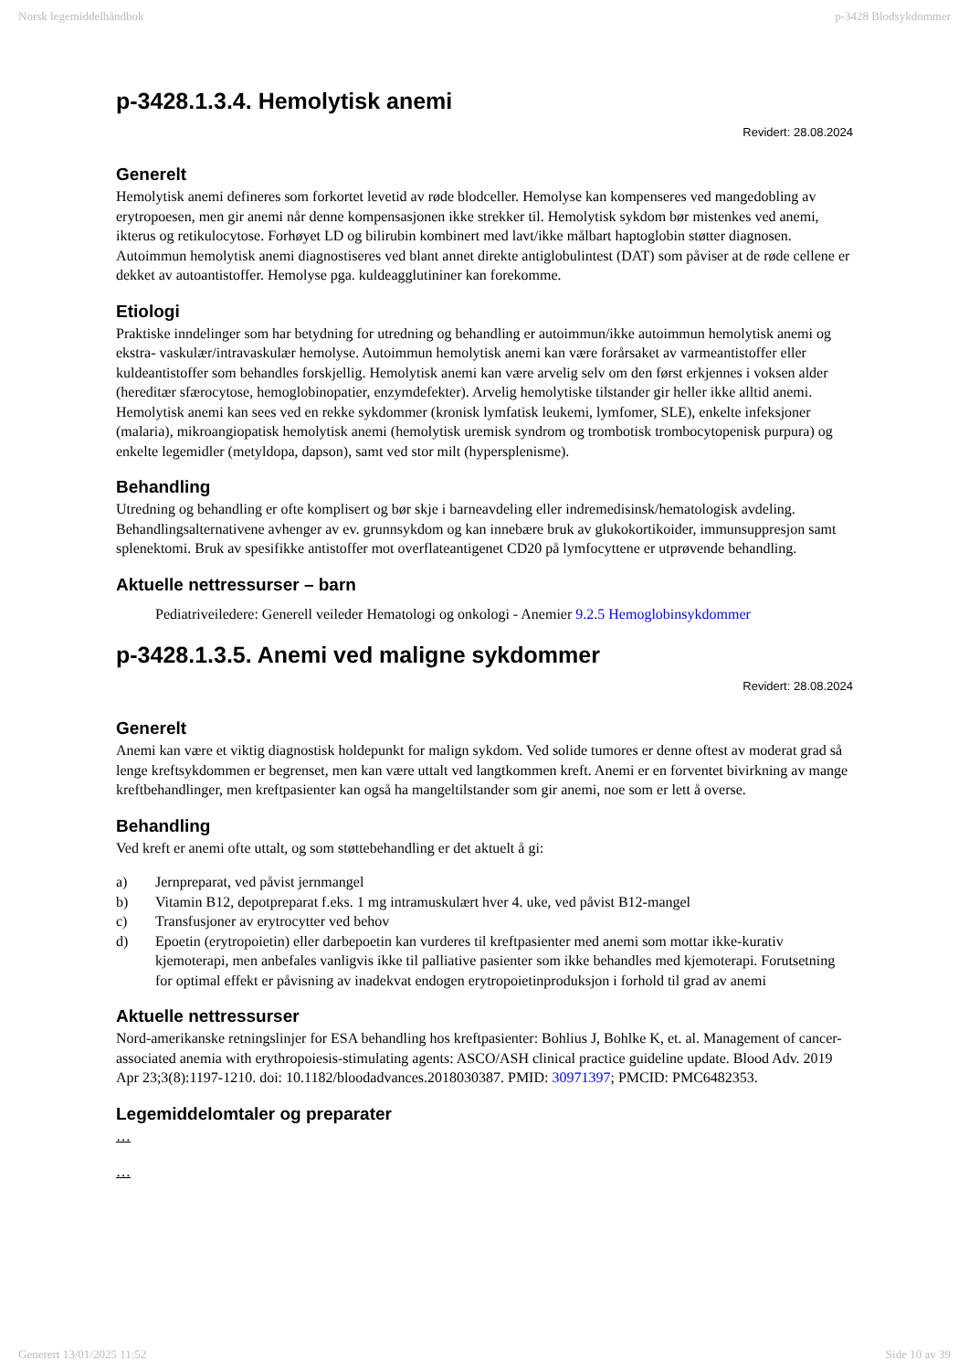Norsk legemiddelhåndbok p-3428 Blodsykdommer
p-3428.1.3.4. Hemolytisk anemi
Revidert: 28.08.2024
Generelt
Hemolytisk anemi defineres som forkortet levetid av røde blodceller. Hemolyse kan kompenseres ved mangedobling av erytropoesen, men gir anemi når denne kompensasjonen ikke strekker til. Hemolytisk sykdom bør mistenkes ved anemi, ikterus og retikulocytose. Forhøyet LD og bilirubin kombinert med lavt/ikke målbart haptoglobin støtter diagnosen. Autoimmun hemolytisk anemi diagnostiseres ved blant annet direkte antiglobulintest (DAT) som påviser at de røde cellene er dekket av autoantistoffer. Hemolyse pga. kuldeagglutininer kan forekomme.
Etiologi
Praktiske inndelinger som har betydning for utredning og behandling er autoimmun/ikke autoimmun hemolytisk anemi og ekstra- vaskulær/intravaskulær hemolyse. Autoimmun hemolytisk anemi kan være forårsaket av varmeantistoffer eller kuldeantistoffer som behandles forskjellig. Hemolytisk anemi kan være arvelig selv om den først erkjennes i voksen alder (hereditær sfærocytose, hemoglobinopatier, enzymdefekter). Arvelig hemolytiske tilstander gir heller ikke alltid anemi. Hemolytisk anemi kan sees ved en rekke sykdommer (kronisk lymfatisk leukemi, lymfomer, SLE), enkelte infeksjoner (malaria), mikroangiopatisk hemolytisk anemi (hemolytisk uremisk syndrom og trombotisk trombocytopenisk purpura) og enkelte legemidler (metyldopa, dapson), samt ved stor milt (hypersplenisme).
Behandling
Utredning og behandling er ofte komplisert og bør skje i barneavdeling eller indremedisinsk/hematologisk avdeling. Behandlingsalternativene avhenger av ev. grunnsykdom og kan innebære bruk av glukokortikoider, immunsuppresjon samt splenektomi. Bruk av spesifikke antistoffer mot overflateantigenet CD20 på lymfocyttene er utprøvende behandling.
Aktuelle nettressurser – barn
Pediatriveiledere: Generell veileder Hematologi og onkologi - Anemier 9.2.5 Hemoglobinsykdommer
p-3428.1.3.5. Anemi ved maligne sykdommer
Revidert: 28.08.2024
Generelt
Anemi kan være et viktig diagnostisk holdepunkt for malign sykdom. Ved solide tumores er denne oftest av moderat grad så lenge kreftsykdommen er begrenset, men kan være uttalt ved langtkommen kreft. Anemi er en forventet bivirkning av mange kreftbehandlinger, men kreftpasienter kan også ha mangeltilstander som gir anemi, noe som er lett å overse.
Behandling
Ved kreft er anemi ofte uttalt, og som støttebehandling er det aktuelt å gi:
a) Jernpreparat, ved påvist jernmangel
b) Vitamin B12, depotpreparat f.eks. 1 mg intramuskulært hver 4. uke, ved påvist B12-mangel
c) Transfusjoner av erytrocytter ved behov
d) Epoetin (erytropoietin) eller darbepoetin kan vurderes til kreftpasienter med anemi som mottar ikke-kurativ kjemoterapi, men anbefales vanligvis ikke til palliative pasienter som ikke behandles med kjemoterapi. Forutsetning for optimal effekt er påvisning av inadekvat endogen erytropoietinproduksjon i forhold til grad av anemi
Aktuelle nettressurser
Nord-amerikanske retningslinjer for ESA behandling hos kreftpasienter: Bohlius J, Bohlke K, et. al. Management of cancer-associated anemia with erythropoiesis-stimulating agents: ASCO/ASH clinical practice guideline update. Blood Adv. 2019 Apr 23;3(8):1197-1210. doi: 10.1182/bloodadvances.2018030387. PMID: 30971397; PMCID: PMC6482353.
Legemiddelomtaler og preparater
…
…
Generert 13/01/2025 11:52 Side 10 av 39